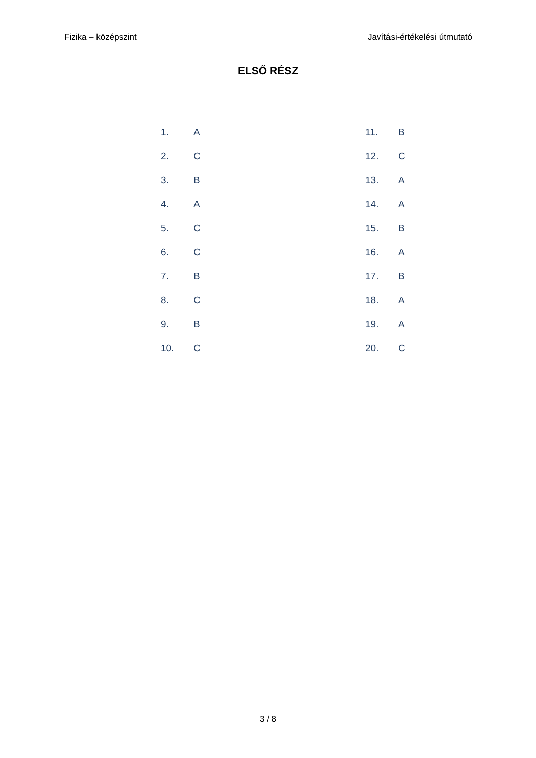Fizika – középszint Javítási-értékelési útmutató
ELSŐ RÉSZ
| 1. | A | 11. | B |
| 2. | C | 12. | C |
| 3. | B | 13. | A |
| 4. | A | 14. | A |
| 5. | C | 15. | B |
| 6. | C | 16. | A |
| 7. | B | 17. | B |
| 8. | C | 18. | A |
| 9. | B | 19. | A |
| 10. | C | 20. | C |
3 / 8